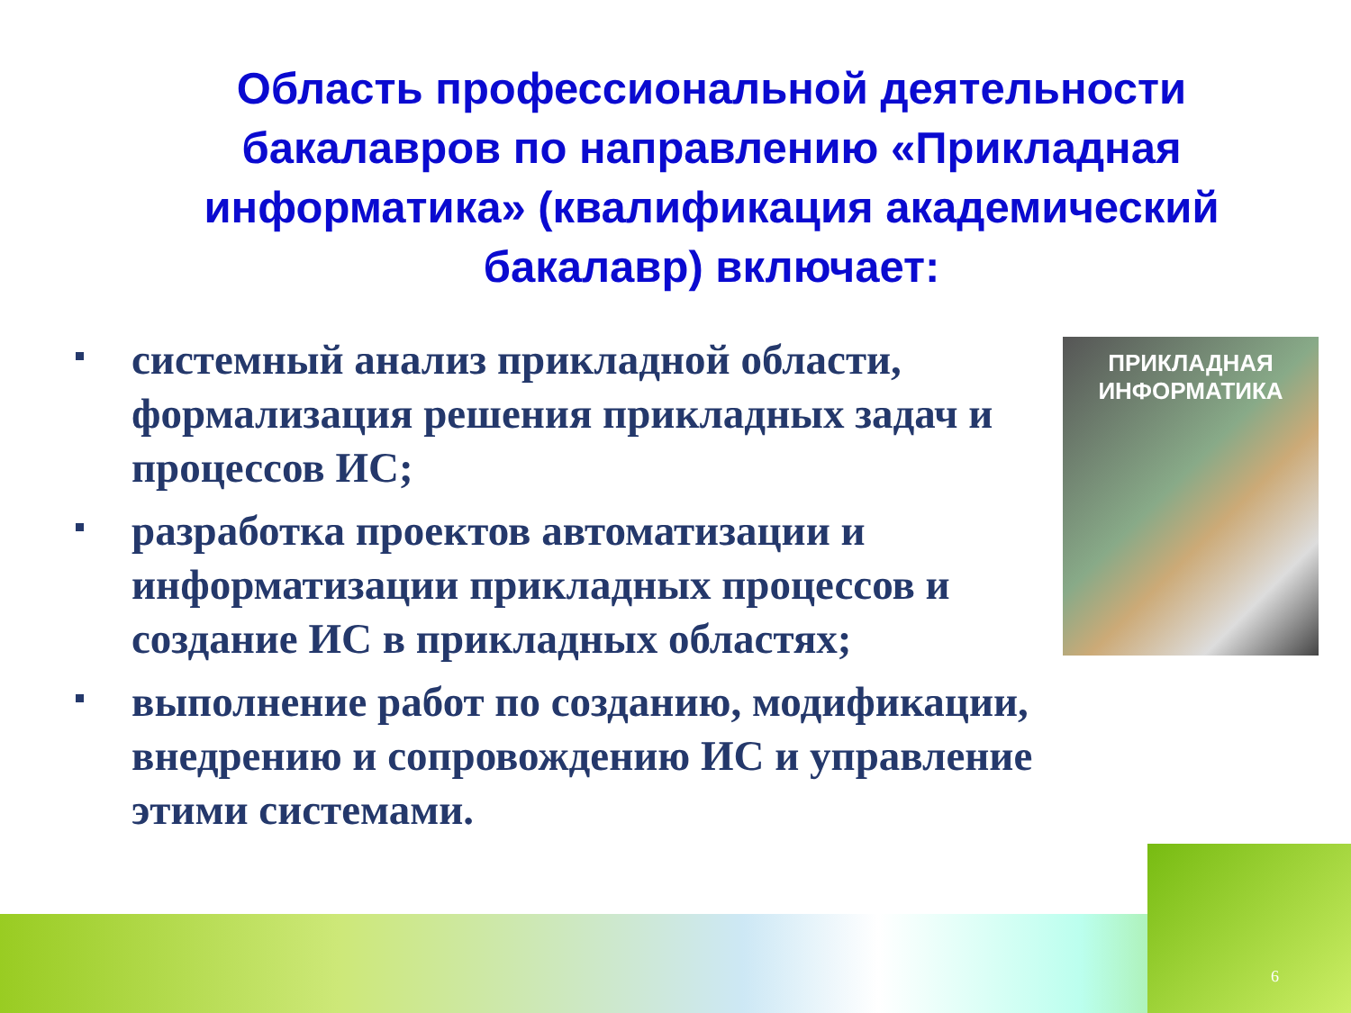Область профессиональной деятельности бакалавров по направлению «Прикладная информатика» (квалификация академический бакалавр) включает:
системный анализ прикладной области, формализация решения прикладных задач и процессов ИС;
разработка проектов автоматизации и информатизации прикладных процессов и создание ИС в прикладных областях;
выполнение работ по созданию, модификации, внедрению и сопровождению ИС и управление этими системами.
ПРИКЛАДНАЯ
ИНФОРМАТИКА
6